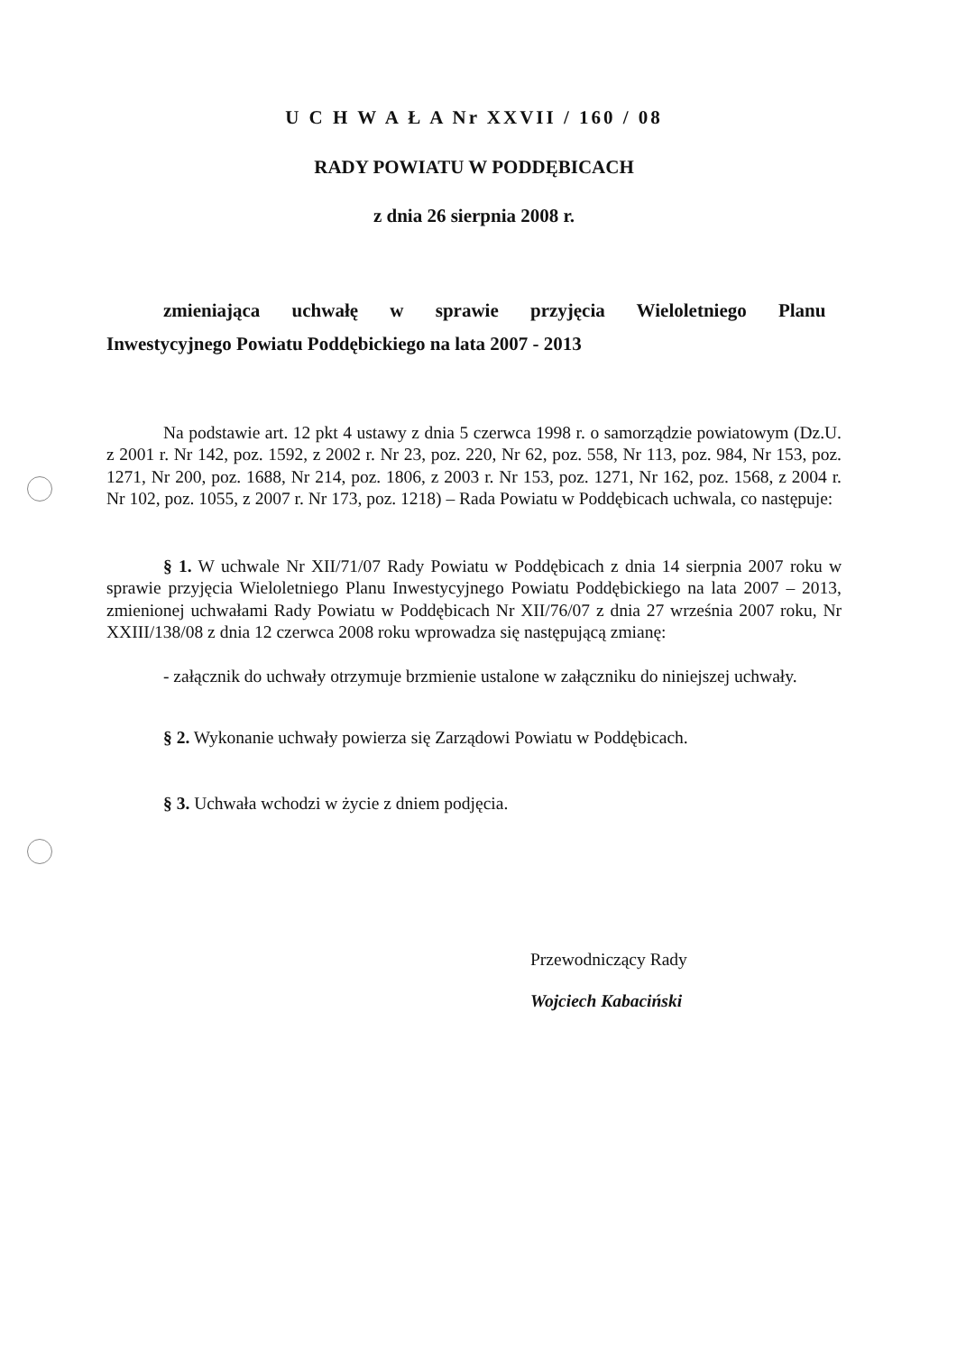U C H W A Ł A Nr XXVII / 160 / 08
RADY POWIATU W PODDĘBICACH
z dnia 26 sierpnia 2008 r.
zmieniająca uchwałę w sprawie przyjęcia Wieloletniego Planu
Inwestycyjnego Powiatu Poddębickiego na lata 2007 - 2013
Na podstawie art. 12 pkt 4 ustawy z dnia 5 czerwca 1998 r. o samorządzie powiatowym (Dz.U. z 2001 r. Nr 142, poz. 1592, z 2002 r. Nr 23, poz. 220, Nr 62, poz. 558, Nr 113, poz. 984, Nr 153, poz. 1271, Nr 200, poz. 1688, Nr 214, poz. 1806, z 2003 r. Nr 153, poz. 1271, Nr 162, poz. 1568, z 2004 r. Nr 102, poz. 1055, z 2007 r. Nr 173, poz. 1218) – Rada Powiatu w Poddębicach uchwala, co następuje:
§ 1. W uchwale Nr XII/71/07 Rady Powiatu w Poddębicach z dnia 14 sierpnia 2007 roku w sprawie przyjęcia Wieloletniego Planu Inwestycyjnego Powiatu Poddębickiego na lata 2007 – 2013, zmienionej uchwałami Rady Powiatu w Poddębicach Nr XII/76/07 z dnia 27 września 2007 roku, Nr XXIII/138/08 z dnia 12 czerwca 2008 roku wprowadza się następującą zmianę:
- załącznik do uchwały otrzymuje brzmienie ustalone w załączniku do niniejszej uchwały.
§ 2. Wykonanie uchwały powierza się Zarządowi Powiatu w Poddębicach.
§ 3. Uchwała wchodzi w życie z dniem podjęcia.
Przewodniczący Rady
Wojciech Kabaciński